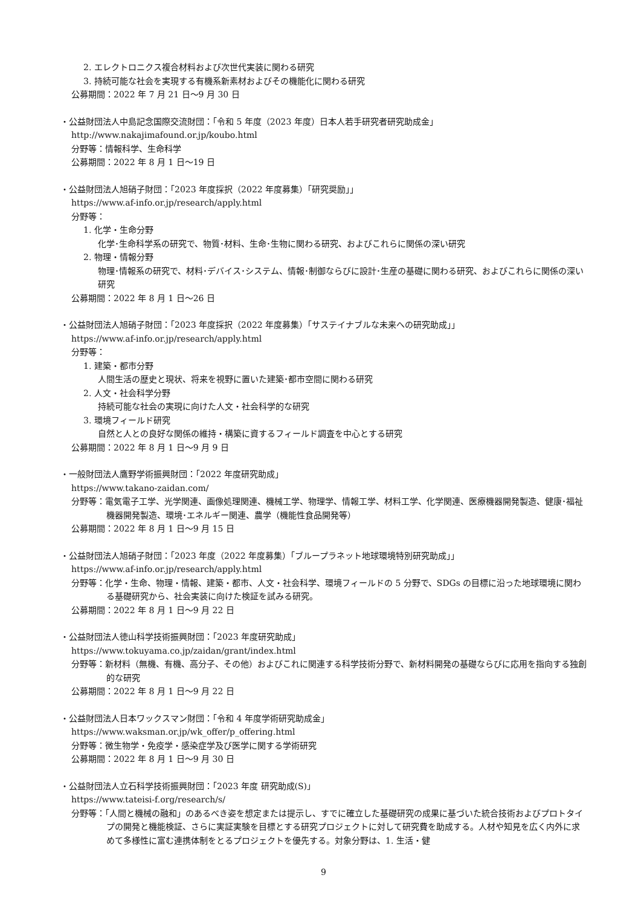2. エレクトロニクス複合材料および次世代実装に関わる研究
3. 持続可能な社会を実現する有機系新素材およびその機能化に関わる研究
公募期間：2022 年 7 月 21 日～9 月 30 日
・公益財団法人中島記念国際交流財団：「令和 5 年度（2023 年度）日本人若手研究者研究助成金」
http://www.nakajimafound.or.jp/koubo.html
分野等：情報科学、生命科学
公募期間：2022 年 8 月 1 日～19 日
・公益財団法人旭硝子財団：「2023 年度採択（2022 年度募集）「研究奨励」」
https://www.af-info.or.jp/research/apply.html
分野等：
1. 化学・生命分野
化学･生命科学系の研究で、物質･材料、生命･生物に関わる研究、およびこれらに関係の深い研究
2. 物理・情報分野
物理･情報系の研究で、材料･デバイス･システム、情報･制御ならびに設計･生産の基礎に関わる研究、およびこれらに関係の深い研究
公募期間：2022 年 8 月 1 日～26 日
・公益財団法人旭硝子財団：「2023 年度採択（2022 年度募集）「サステイナブルな未来への研究助成」」
https://www.af-info.or.jp/research/apply.html
分野等：
1. 建築・都市分野
人間生活の歴史と現状、将来を視野に置いた建築･都市空間に関わる研究
2. 人文・社会科学分野
持続可能な社会の実現に向けた人文・社会科学的な研究
3. 環境フィールド研究
自然と人との良好な関係の維持・構築に資するフィールド調査を中心とする研究
公募期間：2022 年 8 月 1 日～9 月 9 日
・一般財団法人鷹野学術振興財団：「2022 年度研究助成」
https://www.takano-zaidan.com/
分野等：電気電子工学、光学関連、画像処理関連、機械工学、物理学、情報工学、材料工学、化学関連、医療機器開発製造、健康･福祉機器開発製造、環境･エネルギー関連、農学（機能性食品開発等）
公募期間：2022 年 8 月 1 日～9 月 15 日
・公益財団法人旭硝子財団：「2023 年度（2022 年度募集）「ブループラネット地球環境特別研究助成」」
https://www.af-info.or.jp/research/apply.html
分野等：化学・生命、物理・情報、建築・都市、人文・社会科学、環境フィールドの 5 分野で、SDGs の目標に沿った地球環境に関わる基礎研究から、社会実装に向けた検証を試みる研究。
公募期間：2022 年 8 月 1 日～9 月 22 日
・公益財団法人徳山科学技術振興財団：「2023 年度研究助成」
https://www.tokuyama.co.jp/zaidan/grant/index.html
分野等：新材料（無機、有機、高分子、その他）およびこれに関連する科学技術分野で、新材料開発の基礎ならびに応用を指向する独創的な研究
公募期間：2022 年 8 月 1 日～9 月 22 日
・公益財団法人日本ワックスマン財団：「令和 4 年度学術研究助成金」
https://www.waksman.or.jp/wk_offer/p_offering.html
分野等：微生物学・免疫学・感染症学及び医学に関する学術研究
公募期間：2022 年 8 月 1 日～9 月 30 日
・公益財団法人立石科学技術振興財団：「2023 年度 研究助成(S)」
https://www.tateisi-f.org/research/s/
分野等：「人間と機械の融和」のあるべき姿を想定または提示し、すでに確立した基礎研究の成果に基づいた統合技術およびプロトタイプの開発と機能検証、さらに実証実験を目標とする研究プロジェクトに対して研究費を助成する。人材や知見を広く内外に求めて多様性に富む連携体制をとるプロジェクトを優先する。対象分野は、1. 生活・健
9